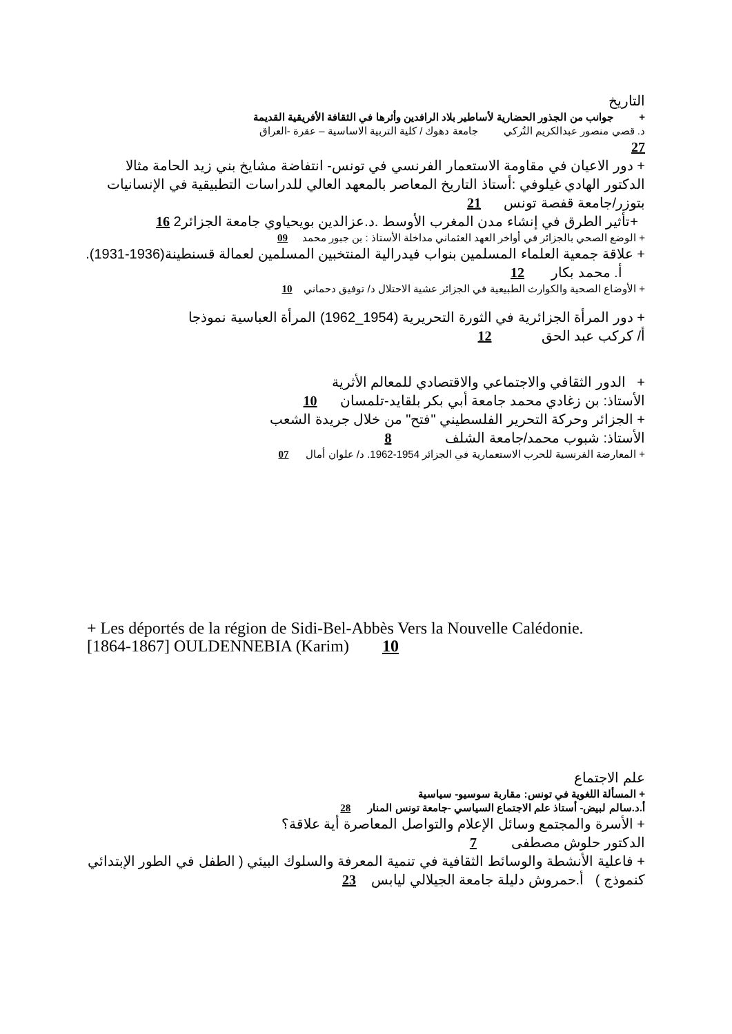التاريخ
+ جوانب من الجذور الحضارية لأساطير بلاد الرافدين وأثرها في الثقافة الأفريقية القديمة
د. قصي منصور عبدالكريم التُركي جامعة دهوك / كلية التربية الاساسية – عقرة -العراق
27
+ دور الاعيان في مقاومة الاستعمار الفرنسي في تونس- انتفاضة مشايخ بني زيد الحامة مثالا
الدكتور الهادي غيلوفي :أستاذ التاريخ المعاصر بالمعهد العالي للدراسات التطبيقية في الإنسانيات بتوزر/جامعة قفصة تونس 21
+تأثير الطرق في إنشاء مدن المغرب الأوسط .د.عزالدين بويحياوي جامعة الجزائر2 16
+ الوضع الصحي بالجزائر في أواخر العهد العثماني مداخلة الأستاذ : بن جبور محمد 09
+ علاقة جمعية العلماء المسلمين بنواب فيدرالية المنتخبين المسلمين لعمالة قسنطينة(1936-1931). أ. محمد بكار 12
+ الأوضاع الصحية والكوارث الطبيعية في الجزائر عشية الاحتلال د/ توفيق دحماني 10
+ دور المرأة الجزائرية في الثورة التحريرية (1954_1962) المرأة العباسية نموذجا
أ/ كركب عبد الحق 12
+ الدور الثقافي والاجتماعي والاقتصادي للمعالم الأثرية
الأستاذ: بن زغادي محمد جامعة أبي بكر بلقايد-تلمسان 10
+ الجزائر وحركة التحرير الفلسطيني "فتح" من خلال جريدة الشعب
الأستاذ: شبوب محمد/جامعة الشلف 8
+ المعارضة الفرنسية للحرب الاستعمارية في الجزائر 1954-1962. د/ علوان أمال 07
+ Les déportés de la région de Sidi-Bel-Abbès Vers la Nouvelle Calédonie. [1864-1867] OULDENNEBIA (Karim) 10
علم الاجتماع
+ المسألة اللغوية في تونس: مقاربة سوسيو- سياسية
أ.د.سالم لبيض- أستاذ علم الاجتماع السياسي -جامعة تونس المنار 28
+ الأسرة والمجتمع وسائل الإعلام والتواصل المعاصرة أية علاقة؟
الدكتور حلوش مصطفى 7
+ فاعلية الأنشطة والوسائط الثقافية في تنمية المعرفة والسلوك البيئي ( الطفل في الطور الإبتدائي كنموذج ) أ.حمروش دليلة جامعة الجيلالي ليابس 23